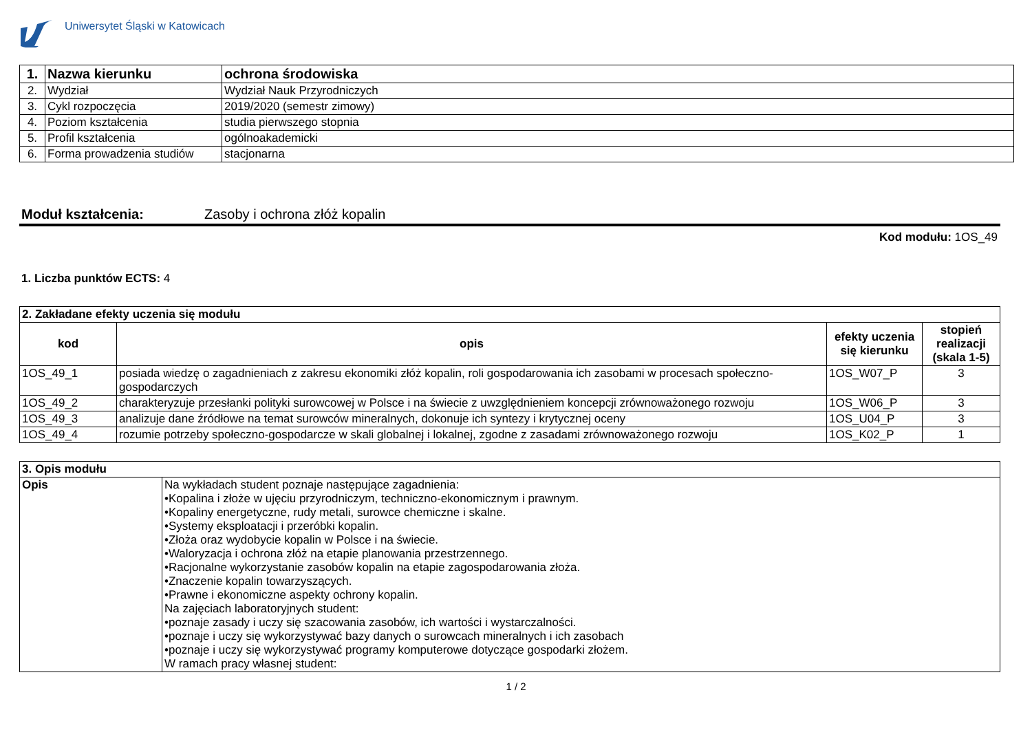Uniwersytet Śląski w Katowicach
| 1. | Nazwa kierunku | ochrona środowiska |
| 2. | Wydział | Wydział Nauk Przyrodniczych |
| 3. | Cykl rozpoczęcia | 2019/2020 (semestr zimowy) |
| 4. | Poziom kształcenia | studia pierwszego stopnia |
| 5. | Profil kształcenia | ogólnoakademicki |
| 6. | Forma prowadzenia studiów | stacjonarna |
Moduł kształcenia: Zasoby i ochrona złóż kopalin
Kod modułu: 1OS_49
1. Liczba punktów ECTS: 4
| 2. Zakładane efekty uczenia się modułu | | | |
| kod | opis | efekty uczenia się kierunku | stopień realizacji (skala 1-5) |
| 1OS_49_1 | posiada wiedzę o zagadnieniach z zakresu ekonomiki złóż kopalin, roli gospodarowania ich zasobami w procesach społeczno-gospodarczych | 1OS_W07_P | 3 |
| 1OS_49_2 | charakteryzuje przesłanki polityki surowcowej w Polsce i na świecie z uwzględnieniem koncepcji zrównoważonego rozwoju | 1OS_W06_P | 3 |
| 1OS_49_3 | analizuje dane źródłowe na temat surowców mineralnych, dokonuje ich syntezy i krytycznej oceny | 1OS_U04_P | 3 |
| 1OS_49_4 | rozumie potrzeby społeczno-gospodarcze w skali globalnej i lokalnej, zgodne z zasadami zrównoważonego rozwoju | 1OS_K02_P | 1 |
| 3. Opis modułu | |
| Opis | Na wykładach student poznaje następujące zagadnienia: •Kopalina i złoże w ujęciu przyrodniczym, techniczno-ekonomicznym i prawnym. •Kopaliny energetyczne, rudy metali, surowce chemiczne i skalne. •Systemy eksploatacji i przeróbki kopalin. •Złoża oraz wydobycie kopalin w Polsce i na świecie. •Waloryzacja i ochrona złóż na etapie planowania przestrzennego. •Racjonalne wykorzystanie zasobów kopalin na etapie zagospodarowania złoża. •Znaczenie kopalin towarzyszących. •Prawne i ekonomiczne aspekty ochrony kopalin. Na zajęciach laboratoryjnych student: •poznaje zasady i uczy się szacowania zasobów, ich wartości i wystarczalności. •poznaje i uczy się wykorzystywać bazy danych o surowcach mineralnych i ich zasobach •poznaje i uczy się wykorzystywać programy komputerowe dotyczące gospodarki złożem. W ramach pracy własnej student: |
1 / 2